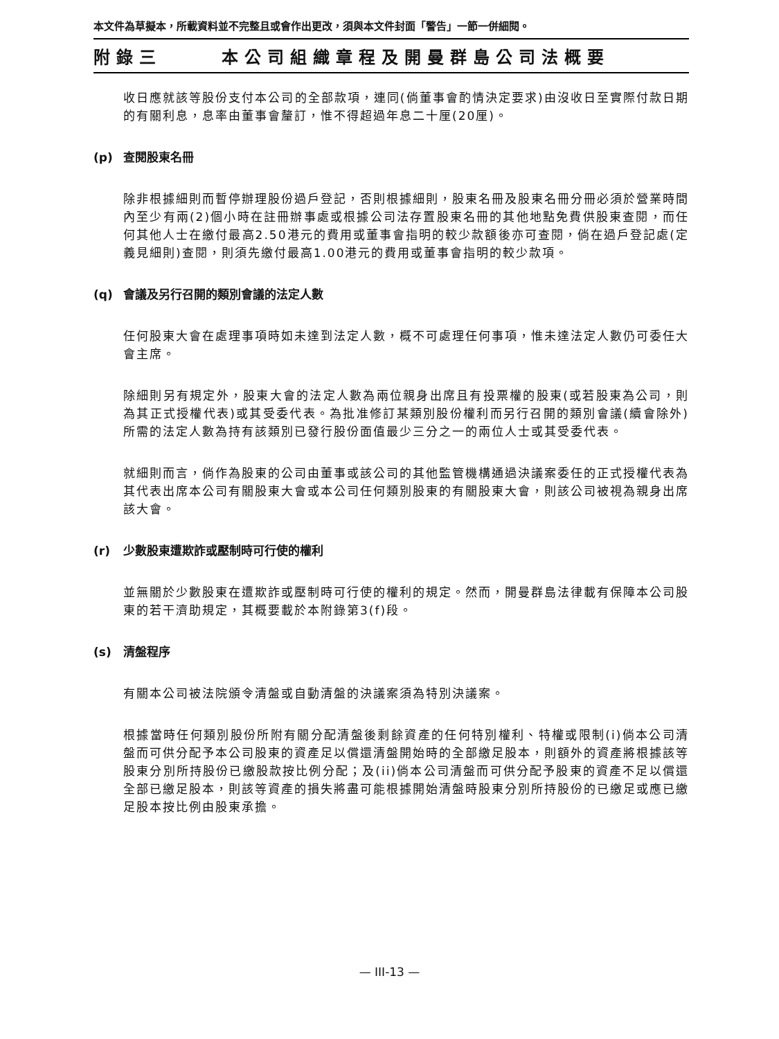本文件為草擬本，所載資料並不完整且或會作出更改，須與本文件封面「警告」一節一併細閱。
附錄三 本公司組織章程及開曼群島公司法概要
收日應就該等股份支付本公司的全部款項，連同(倘董事會酌情決定要求)由沒收日至實際付款日期的有關利息，息率由董事會釐訂，惟不得超過年息二十厘(20厘)。
(p) 查閱股東名冊
除非根據細則而暫停辦理股份過戶登記，否則根據細則，股東名冊及股東名冊分冊必須於營業時間內至少有兩(2)個小時在註冊辦事處或根據公司法存置股東名冊的其他地點免費供股東查閱，而任何其他人士在繳付最高2.50港元的費用或董事會指明的較少款額後亦可查閱，倘在過戶登記處(定義見細則)查閱，則須先繳付最高1.00港元的費用或董事會指明的較少款項。
(q) 會議及另行召開的類別會議的法定人數
任何股東大會在處理事項時如未達到法定人數，概不可處理任何事項，惟未達法定人數仍可委任大會主席。
除細則另有規定外，股東大會的法定人數為兩位親身出席且有投票權的股東(或若股東為公司，則為其正式授權代表)或其受委代表。為批准修訂某類別股份權利而另行召開的類別會議(續會除外)所需的法定人數為持有該類別已發行股份面值最少三分之一的兩位人士或其受委代表。
就細則而言，倘作為股東的公司由董事或該公司的其他監管機構通過決議案委任的正式授權代表為其代表出席本公司有關股東大會或本公司任何類別股東的有關股東大會，則該公司被視為親身出席該大會。
(r) 少數股東遭欺詐或壓制時可行使的權利
並無關於少數股東在遭欺詐或壓制時可行使的權利的規定。然而，開曼群島法律載有保障本公司股東的若干濟助規定，其概要載於本附錄第3(f)段。
(s) 清盤程序
有關本公司被法院頒令清盤或自動清盤的決議案須為特別決議案。
根據當時任何類別股份所附有關分配清盤後剩餘資產的任何特別權利、特權或限制(i)倘本公司清盤而可供分配予本公司股東的資產足以償還清盤開始時的全部繳足股本，則額外的資產將根據該等股東分別所持股份已繳股款按比例分配；及(ii)倘本公司清盤而可供分配予股東的資產不足以償還全部已繳足股本，則該等資產的損失將盡可能根據開始清盤時股東分別所持股份的已繳足或應已繳足股本按比例由股東承擔。
— III-13 —